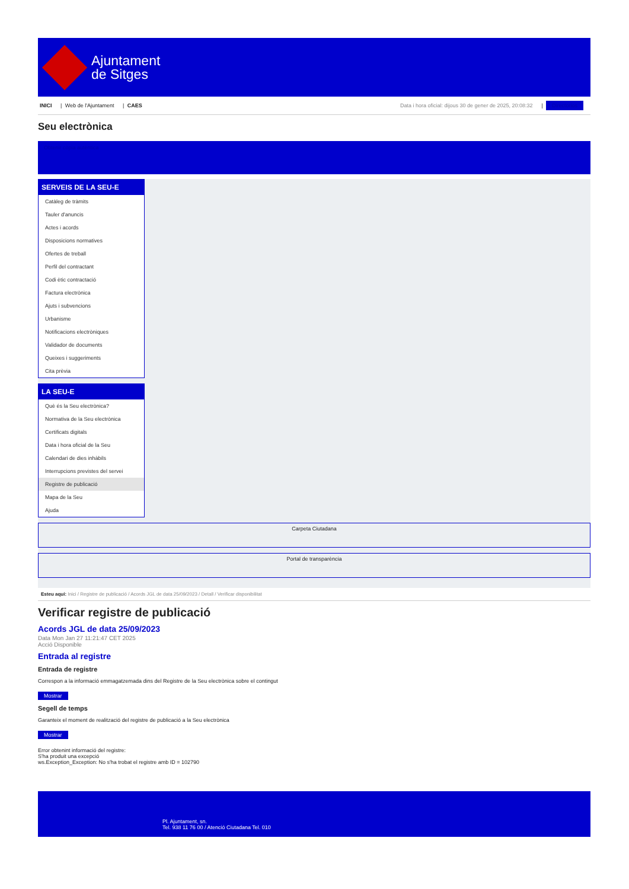Ajuntament
de Sitges
INICI | Web de l'Ajuntament | CAES
Data i hora oficial: dijous 30 de gener de 2025, 20:08:32 | Directorios
Seu electrònica
Obtenir còpia autèntica
SERVEIS DE LA SEU-E
Catàleg de tràmits
Tauler d'anuncis
Actes i acords
Disposicions normatives
Ofertes de treball
Perfil del contractant
Codi ètic contractació
Factura electrònica
Ajuts i subvencions
Urbanisme
Notificacions electròniques
Validador de documents
Queixes i suggeriments
Cita prèvia
LA SEU-E
Què és la Seu electrònica?
Normativa de la Seu electrònica
Certificats digitals
Data i hora oficial de la Seu
Calendari de dies inhàbils
Interrupcions previstes del servei
Registre de publicació
Mapa de la Seu
Ajuda
Carpeta Ciutadana
Portal de transparència
Esteu aquí: Inici / Registre de publicació / Acords JGL de data 25/09/2023 / Detall / Verificar disponibilitat
Verificar registre de publicació
Acords JGL de data 25/09/2023
Data Mon Jan 27 11:21:47 CET 2025
Acció Disponible
Entrada al registre
Entrada de registre
Correspon a la informació emmagatzemada dins del Registre de la Seu electrònica sobre el contingut
Mostrar
Segell de temps
Garanteix el moment de realització del registre de publicació a la Seu electrònica
Mostrar
Error obtenint informació del registre:
S'ha produit una excepció
ws.Exception_Exception: No s'ha trobat el registre amb ID = 102790
Pl. Ajuntament, sn.
Tel. 938 11 76 00 / Atenció Ciutadana Tel. 010